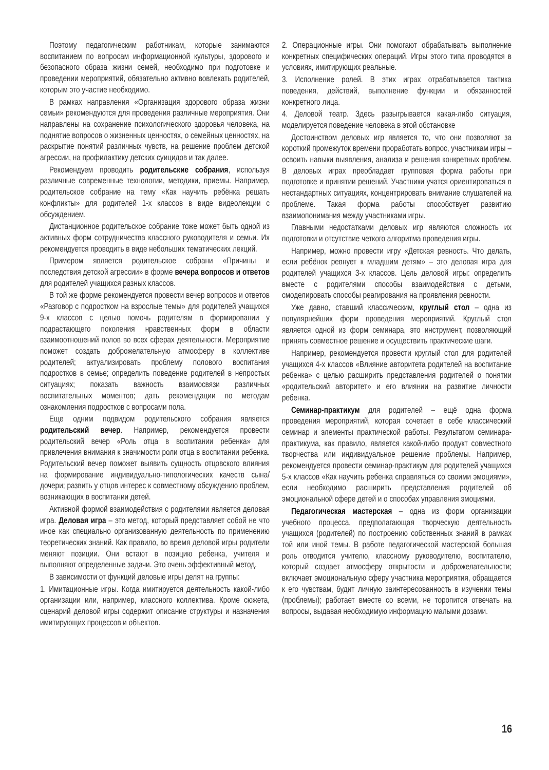Поэтому педагогическим работникам, которые занимаются воспитанием по вопросам информационной культуры, здорового и безопасного образа жизни семей, необходимо при подготовке и проведении мероприятий, обязательно активно вовлекать родителей, которым это участие необходимо.
В рамках направления «Организация здорового образа жизни семьи» рекомендуются для проведения различные мероприятия. Они направлены на сохранение психологического здоровья человека, на поднятие вопросов о жизненных ценностях, о семейных ценностях, на раскрытие понятий различных чувств, на решение проблем детской агрессии, на профилактику детских суицидов и так далее.
Рекомендуем проводить родительские собрания, используя различные современные технологии, методики, приемы. Например, родительское собрание на тему «Как научить ребёнка решать конфликты» для родителей 1-х классов в виде видеолекции с обсуждением.
Дистанционное родительское собрание тоже может быть одной из активных форм сотрудничества классного руководителя и семьи. Их рекомендуется проводить в виде небольших тематических лекций.
Примером является родительское собрани «Причины и последствия детской агрессии» в форме вечера вопросов и ответов для родителей учащихся разных классов.
В той же форме рекомендуется провести вечер вопросов и ответов «Разговор с подростком на взрослые темы» для родителей учащихся 9-х классов с целью помочь родителям в формировании у подрастающего поколения нравственных форм в области взаимоотношений полов во всех сферах деятельности. Мероприятие поможет создать доброжелательную атмосферу в коллективе родителей; актуализировать проблему полового воспитания подростков в семье; определить поведение родителей в непростых ситуациях; показать важность взаимосвязи различных воспитательных моментов; дать рекомендации по методам ознакомления подростков с вопросами пола.
Еще одним подвидом родительского собрания является родительский вечер. Например, рекомендуется провести родительский вечер «Роль отца в воспитании ребенка» для привлечения внимания к значимости роли отца в воспитании ребенка. Родительский вечер поможет выявить сущность отцовского влияния на формирование индивидуально-типологических качеств сына/дочери; развить у отцов интерес к совместному обсуждению проблем, возникающих в воспитании детей.
Активной формой взаимодействия с родителями является деловая игра. Деловая игра – это метод, который представляет собой не что иное как специально организованную деятельность по применению теоретических знаний. Как правило, во время деловой игры родители меняют позиции. Они встают в позицию ребенка, учителя и выполняют определенные задачи. Это очень эффективный метод.
В зависимости от функций деловые игры делят на группы:
1. Имитационные игры. Когда имитируется деятельность какой-либо организации или, например, классного коллектива. Кроме сюжета, сценарий деловой игры содержит описание структуры и назначения имитирующих процессов и объектов.
2. Операционные игры. Они помогают обрабатывать выполнение конкретных специфических операций. Игры этого типа проводятся в условиях, имитирующих реальные.
3. Исполнение ролей. В этих играх отрабатывается тактика поведения, действий, выполнение функции и обязанностей конкретного лица.
4. Деловой театр. Здесь разыгрывается какая-либо ситуация, моделируется поведение человека в этой обстановке
Достоинством деловых игр является то, что они позволяют за короткий промежуток времени проработать вопрос, участникам игры – освоить навыки выявления, анализа и решения конкретных проблем. В деловых играх преобладает групповая форма работы при подготовке и принятии решений. Участники учатся ориентироваться в нестандартных ситуациях, концентрировать внимание слушателей на проблеме. Такая форма работы способствует развитию взаимопонимания между участниками игры.
Главными недостатками деловых игр являются сложность их подготовки и отсутствие четкого алгоритма проведения игры.
Например, можно провести игру «Детская ревность. Что делать, если ребёнок ревнует к младшим детям» – это деловая игра для родителей учащихся 3-х классов. Цель деловой игры: определить вместе с родителями способы взаимодействия с детьми, смоделировать способы реагирования на проявления ревности.
Уже давно, ставший классическим, круглый стол – одна из популярнейших форм проведения мероприятий. Круглый стол является одной из форм семинара, это инструмент, позволяющий принять совместное решение и осуществить практические шаги.
Например, рекомендуется провести круглый стол для родителей учащихся 4-х классов «Влияние авторитета родителей на воспитание ребенка» с целью расширить представления родителей о понятии «родительский авторитет» и его влиянии на развитие личности ребенка.
Семинар-практикум для родителей – ещё одна форма проведения мероприятий, которая сочетает в себе классический семинар и элементы практической работы. Результатом семинара-практикума, как правило, является какой-либо продукт совместного творчества или индивидуальное решение проблемы. Например, рекомендуется провести семинар-практикум для родителей учащихся 5-х классов «Как научить ребенка справляться со своими эмоциями», если необходимо расширить представления родителей об эмоциональной сфере детей и о способах управления эмоциями.
Педагогическая мастерская – одна из форм организации учебного процесса, предполагающая творческую деятельность учащихся (родителей) по построению собственных знаний в рамках той или иной темы. В работе педагогической мастерской большая роль отводится учителю, классному руководителю, воспитателю, который создает атмосферу открытости и доброжелательности; включает эмоциональную сферу участника мероприятия, обращается к его чувствам, будит личную заинтересованность в изучении темы (проблемы); работает вместе со всеми, не торопится отвечать на вопросы, выдавая необходимую информацию малыми дозами.
16